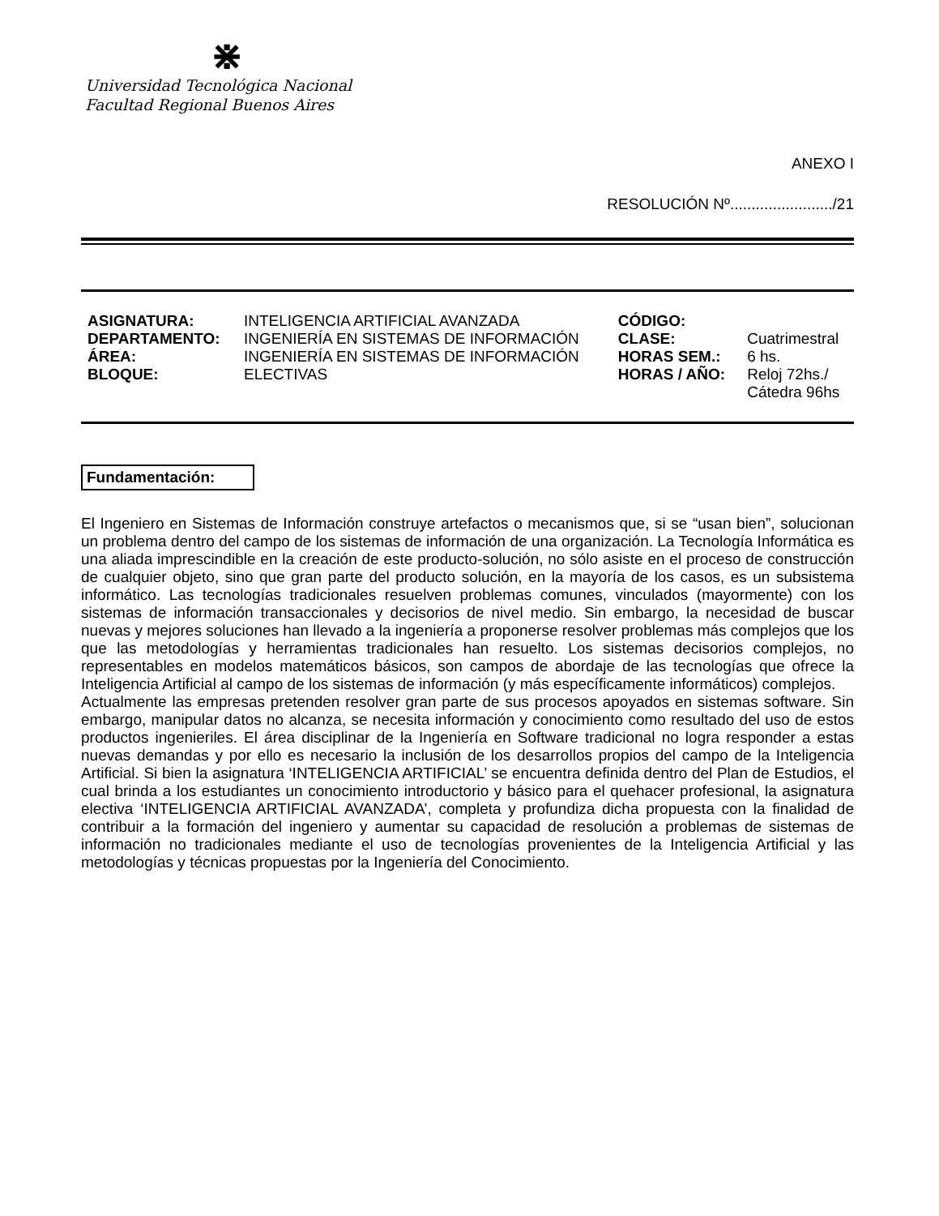⋇
Universidad Tecnológica Nacional
Facultad Regional Buenos Aires
ANEXO I
RESOLUCIÓN Nº......................../21
| ASIGNATURA: | INTELIGENCIA ARTIFICIAL AVANZADA | CÓDIGO: | |
| DEPARTAMENTO: | INGENIERÍA EN SISTEMAS DE INFORMACIÓN | CLASE: | Cuatrimestral |
| ÁREA: | INGENIERÍA EN SISTEMAS DE INFORMACIÓN | HORAS SEM.: | 6 hs. |
| BLOQUE: | ELECTIVAS | HORAS / AÑO: | Reloj 72hs./ Cátedra 96hs |
Fundamentación:
El Ingeniero en Sistemas de Información construye artefactos o mecanismos que, si se “usan bien”, solucionan un problema dentro del campo de los sistemas de información de una organización. La Tecnología Informática es una aliada imprescindible en la creación de este producto-solución, no sólo asiste en el proceso de construcción de cualquier objeto, sino que gran parte del producto solución, en la mayoría de los casos, es un subsistema informático. Las tecnologías tradicionales resuelven problemas comunes, vinculados (mayormente) con los sistemas de información transaccionales y decisorios de nivel medio. Sin embargo, la necesidad de buscar nuevas y mejores soluciones han llevado a la ingeniería a proponerse resolver problemas más complejos que los que las metodologías y herramientas tradicionales han resuelto. Los sistemas decisorios complejos, no representables en modelos matemáticos básicos, son campos de abordaje de las tecnologías que ofrece la Inteligencia Artificial al campo de los sistemas de información (y más específicamente informáticos) complejos.
Actualmente las empresas pretenden resolver gran parte de sus procesos apoyados en sistemas software. Sin embargo, manipular datos no alcanza, se necesita información y conocimiento como resultado del uso de estos productos ingenieriles. El área disciplinar de la Ingeniería en Software tradicional no logra responder a estas nuevas demandas y por ello es necesario la inclusión de los desarrollos propios del campo de la Inteligencia Artificial. Si bien la asignatura ‘INTELIGENCIA ARTIFICIAL’ se encuentra definida dentro del Plan de Estudios, el cual brinda a los estudiantes un conocimiento introductorio y básico para el quehacer profesional, la asignatura electiva ‘INTELIGENCIA ARTIFICIAL AVANZADA’, completa y profundiza dicha propuesta con la finalidad de contribuir a la formación del ingeniero y aumentar su capacidad de resolución a problemas de sistemas de información no tradicionales mediante el uso de tecnologías provenientes de la Inteligencia Artificial y las metodologías y técnicas propuestas por la Ingeniería del Conocimiento.